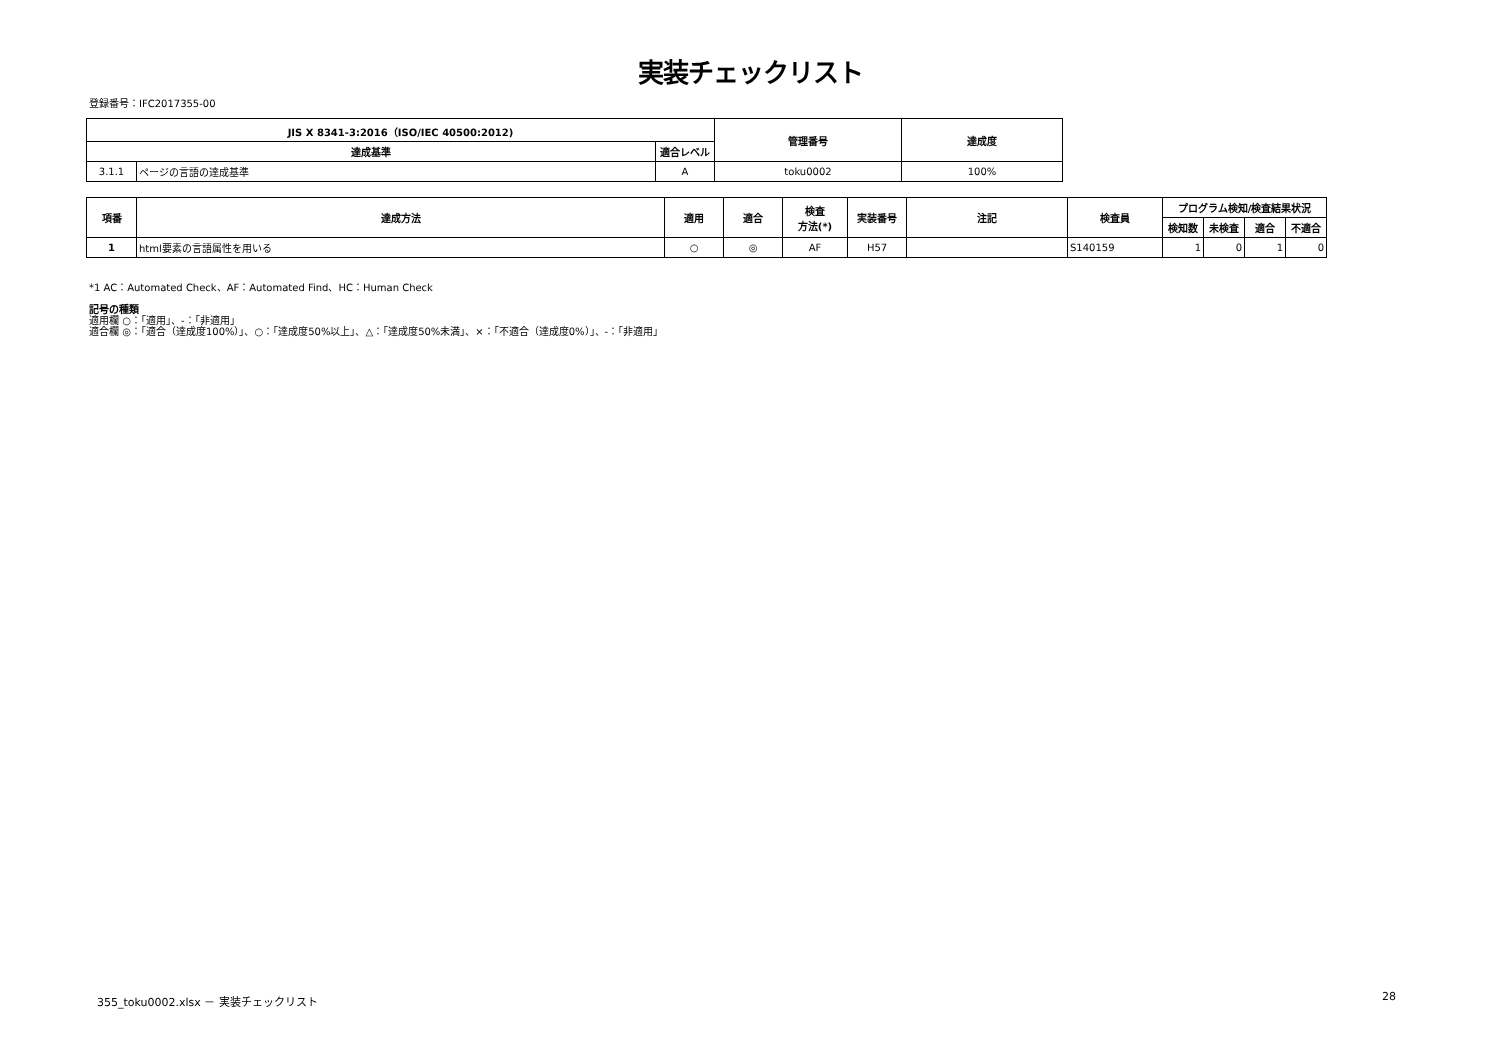実装チェックリスト
登録番号：IFC2017355-00
| JIS X 8341-3:2016（ISO/IEC 40500:2012) | | | 管理番号 | 達成度 |
| --- | --- | --- | --- | --- |
| 達成基準 | | 適合レベル | | |
| 3.1.1 | ページの言語の達成基準 | A | toku0002 | 100% |
| 項番 | 達成方法 | 適用 | 適合 | 検査 方法(*) | 実装番号 | 注記 | 検査員 | プログラム検知/検査結果状況 | | | |
| --- | --- | --- | --- | --- | --- | --- | --- | --- | --- | --- | --- |
| | | | | | | | | 検知数 | 未検査 | 適合 | 不適合 |
| 1 | html要素の言語属性を用いる | ○ | ◎ | AF | H57 | | S140159 | 1 | 0 | 1 | 0 |
*1 AC：Automated Check、AF：Automated Find、HC：Human Check
記号の種類
適用欄 ○：「適用」、-：「非適用」
適合欄 ◎：「適合（達成度100%）」、○：「達成度50%以上」、△：「達成度50%未満」、×：「不適合（達成度0%）」、-：「非適用」
355_toku0002.xlsx － 実装チェックリスト
28